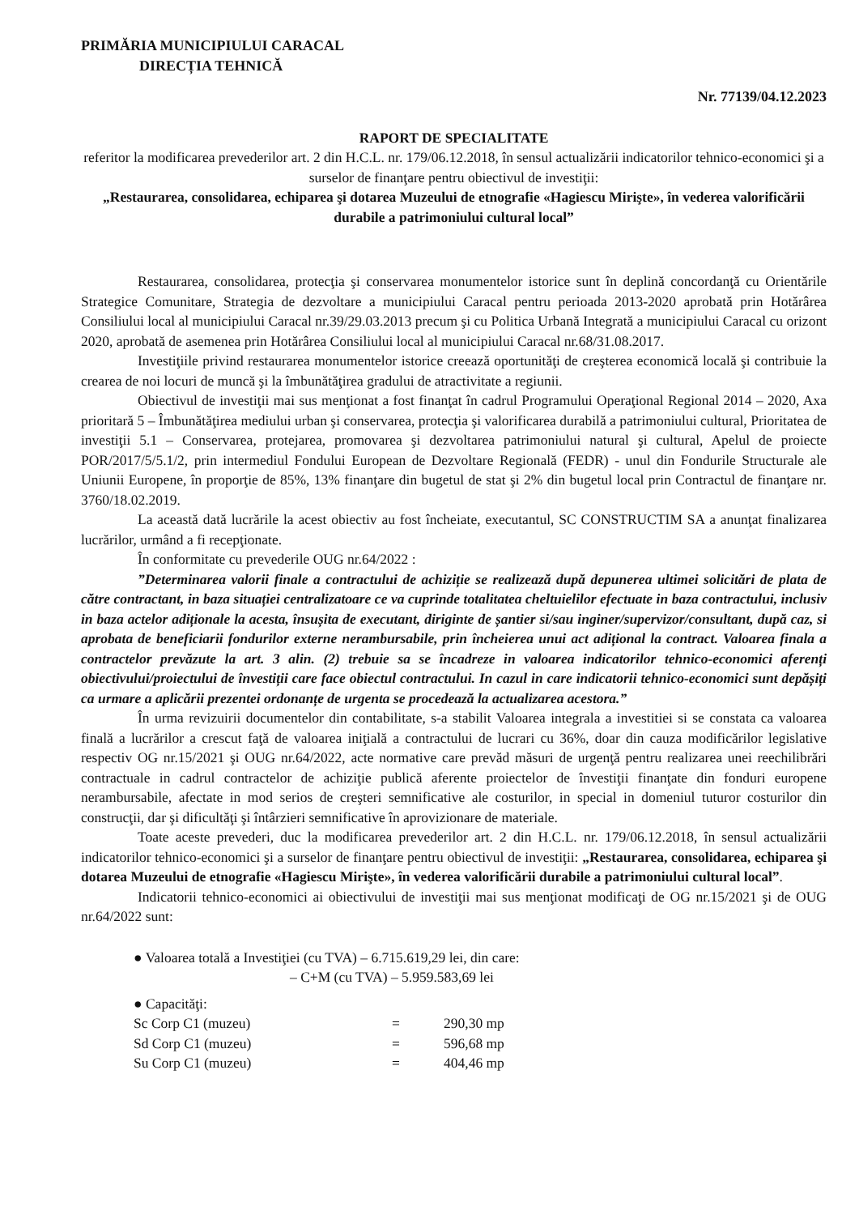PRIMĂRIA MUNICIPIULUI CARACAL
DIRECȚIA TEHNICĂ
Nr. 77139/04.12.2023
RAPORT DE SPECIALITATE
referitor la modificarea prevederilor art. 2 din H.C.L. nr. 179/06.12.2018, în sensul actualizării indicatorilor tehnico-economici şi a surselor de finanţare pentru obiectivul de investiţii:
„Restaurarea, consolidarea, echiparea şi dotarea Muzeului de etnografie «Hagiescu Mirişte», în vederea valorificării durabile a patrimoniului cultural local”
Restaurarea, consolidarea, protecţia şi conservarea monumentelor istorice sunt în deplină concordanţă cu Orientările Strategice Comunitare, Strategia de dezvoltare a municipiului Caracal pentru perioada 2013-2020 aprobată prin Hotărârea Consiliului local al municipiului Caracal nr.39/29.03.2013 precum şi cu Politica Urbană Integrată a municipiului Caracal cu orizont 2020, aprobată de asemenea prin Hotărârea Consiliului local al municipiului Caracal nr.68/31.08.2017.
Investiţiile privind restaurarea monumentelor istorice creează oportunităţi de creşterea economică locală şi contribuie la crearea de noi locuri de muncă şi la îmbunătăţirea gradului de atractivitate a regiunii.
Obiectivul de investiţii mai sus menţionat a fost finanţat în cadrul Programului Operaţional Regional 2014 – 2020, Axa prioritară 5 – Îmbunătăţirea mediului urban şi conservarea, protecţia şi valorificarea durabilă a patrimoniului cultural, Prioritatea de investiţii 5.1 – Conservarea, protejarea, promovarea şi dezvoltarea patrimoniului natural şi cultural, Apelul de proiecte POR/2017/5/5.1/2, prin intermediul Fondului European de Dezvoltare Regională (FEDR) - unul din Fondurile Structurale ale Uniunii Europene, în proporţie de 85%, 13% finanţare din bugetul de stat şi 2% din bugetul local prin Contractul de finanţare nr. 3760/18.02.2019.
La această dată lucrările la acest obiectiv au fost încheiate, executantul, SC CONSTRUCTIM SA a anunţat finalizarea lucrărilor, urmând a fi recepţionate.
În conformitate cu prevederile OUG nr.64/2022 :
”Determinarea valorii finale a contractului de achiziție se realizează după depunerea ultimei solicitări de plata de către contractant, in baza situației centralizatoare ce va cuprinde totalitatea cheltuielilor efectuate in baza contractului, inclusiv in baza actelor adiționale la acesta, însușita de executant, diriginte de șantier si/sau inginer/supervizor/consultant, după caz, si aprobata de beneficiarii fondurilor externe nerambursabile, prin încheierea unui act adițional la contract. Valoarea finala a contractelor prevăzute la art. 3 alin. (2) trebuie sa se încadreze in valoarea indicatorilor tehnico-economici aferenți obiectivului/proiectului de învestiții care face obiectul contractului. In cazul in care indicatorii tehnico-economici sunt depășiți ca urmare a aplicării prezentei ordonanțe de urgenta se procedează la actualizarea acestora.”
În urma revizuirii documentelor din contabilitate, s-a stabilit Valoarea integrala a investitiei si se constata ca valoarea finală a lucrărilor a crescut faţă de valoarea iniţială a contractului de lucrari cu 36%, doar din cauza modificărilor legislative respectiv OG nr.15/2021 şi OUG nr.64/2022, acte normative care prevăd măsuri de urgenţă pentru realizarea unei reechilibrări contractuale in cadrul contractelor de achiziţie publică aferente proiectelor de învestiţii finanţate din fonduri europene nerambursabile, afectate in mod serios de creşteri semnificative ale costurilor, in special in domeniul tuturor costurilor din construcţii, dar şi dificultăţi şi întârzieri semnificative în aprovizionare de materiale.
Toate aceste prevederi, duc la modificarea prevederilor art. 2 din H.C.L. nr. 179/06.12.2018, în sensul actualizării indicatorilor tehnico-economici şi a surselor de finanţare pentru obiectivul de investiţii: „Restaurarea, consolidarea, echiparea şi dotarea Muzeului de etnografie «Hagiescu Mirişte», în vederea valorificării durabile a patrimoniului cultural local”.
Indicatorii tehnico-economici ai obiectivului de investiţii mai sus menţionat modificaţi de OG nr.15/2021 şi de OUG nr.64/2022 sunt:
● Valoarea totală a Investiţiei (cu TVA) – 6.715.619,29 lei, din care:
– C+M (cu TVA) – 5.959.583,69 lei
● Capacităţi:
| Sc Corp C1 (muzeu) | = | 290,30 mp |
| Sd Corp C1 (muzeu) | = | 596,68 mp |
| Su Corp C1 (muzeu) | = | 404,46 mp |